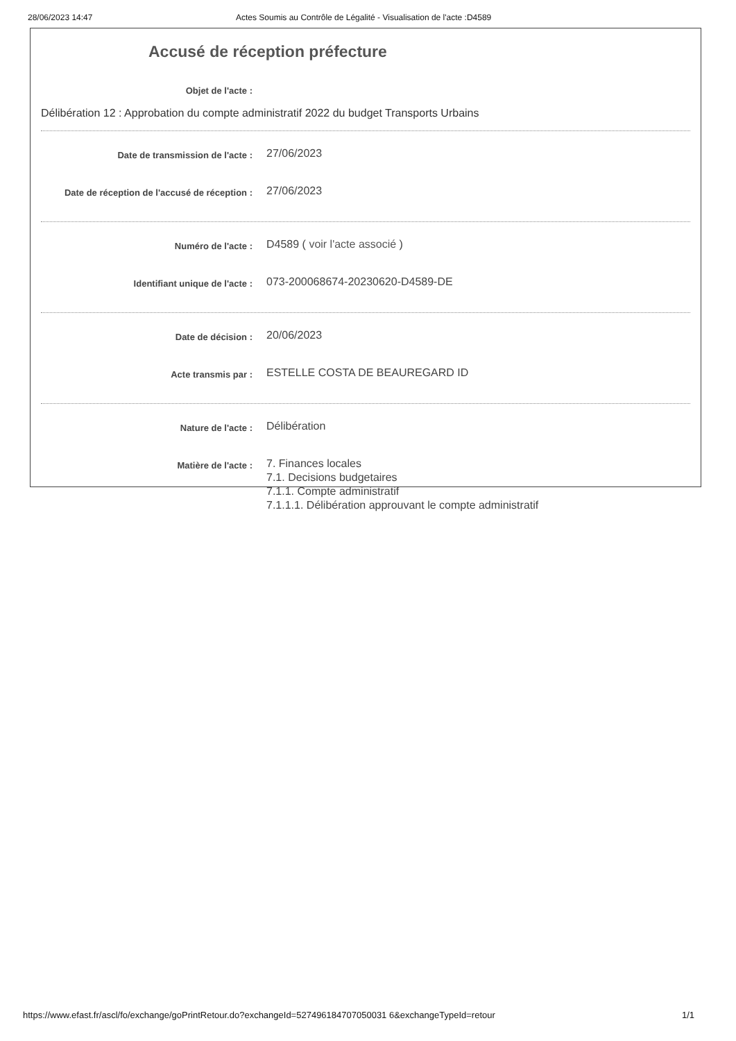28/06/2023 14:47 Actes Soumis au Contrôle de Légalité - Visualisation de l'acte :D4589
Accusé de réception préfecture
Objet de l'acte :
Délibération 12 : Approbation du compte administratif 2022 du budget Transports Urbains
Date de transmission de l'acte :
27/06/2023
Date de réception de l'accusé de réception :
27/06/2023
Numéro de l'acte :
D4589 ( voir l'acte associé )
Identifiant unique de l'acte :
073-200068674-20230620-D4589-DE
Date de décision :
20/06/2023
Acte transmis par :
ESTELLE COSTA DE BEAUREGARD ID
Nature de l'acte :
Délibération
Matière de l'acte :
7. Finances locales
7.1. Decisions budgetaires
7.1.1. Compte administratif
7.1.1.1. Délibération approuvant le compte administratif
https://www.efast.fr/ascl/fo/exchange/goPrintRetour.do?exchangeId=527496184707050031 6&exchangeTypeId=retour 1/1